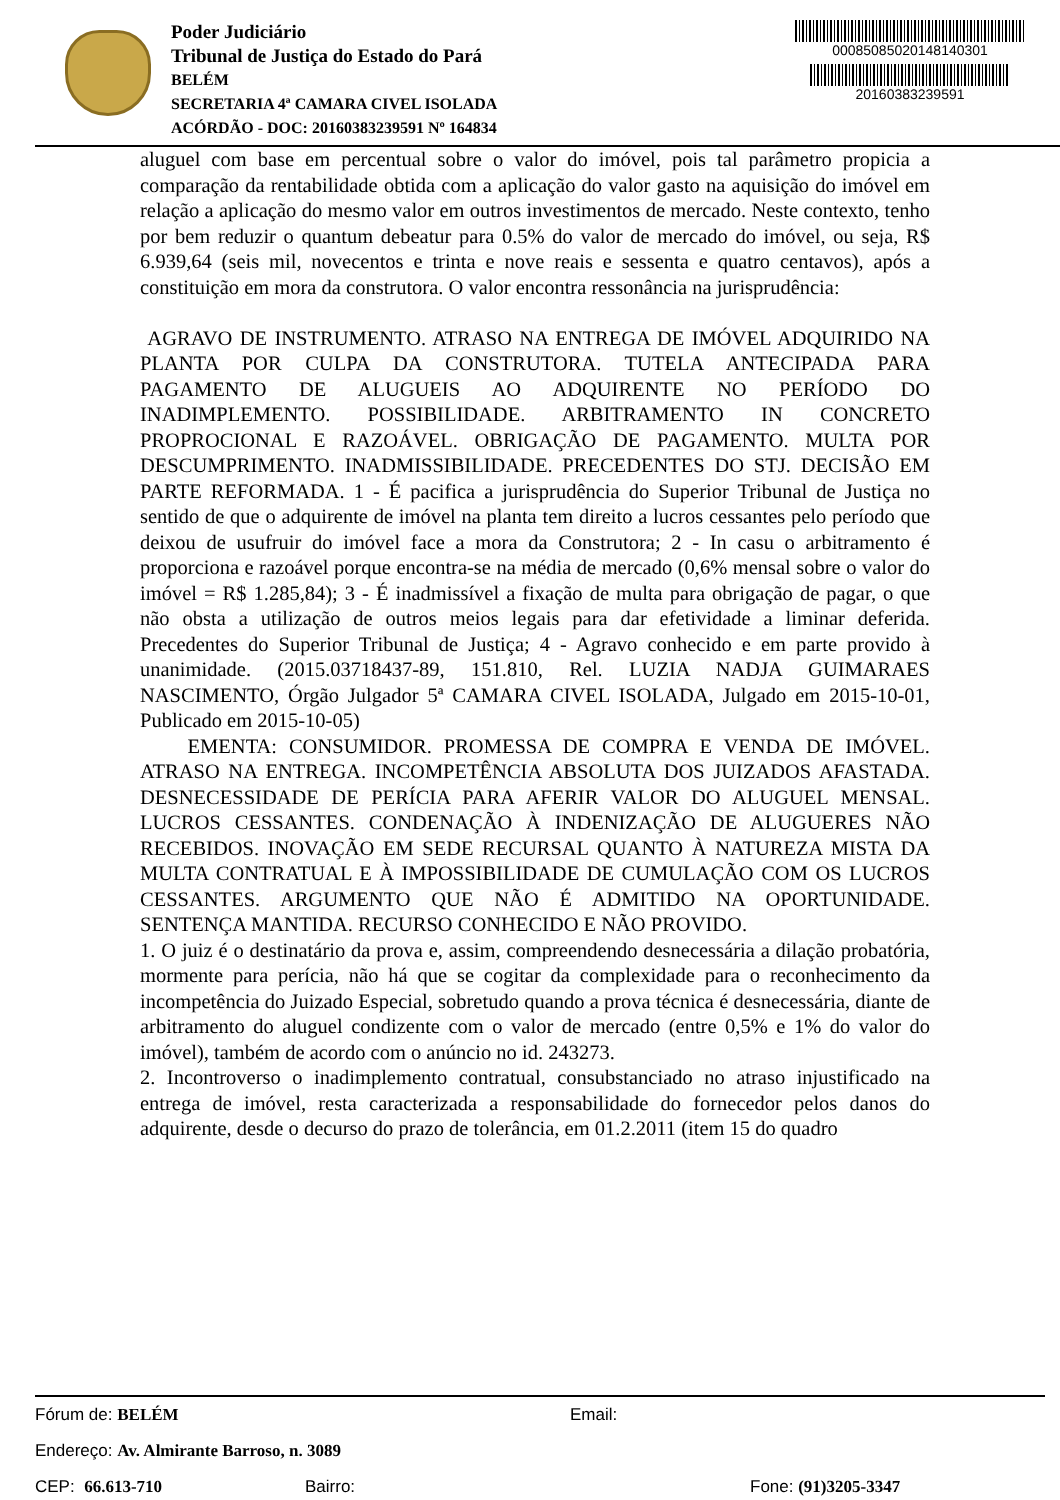Poder Judiciário
Tribunal de Justiça do Estado do Pará
BELÉM
SECRETARIA 4ª CAMARA CIVEL ISOLADA
ACÓRDÃO - DOC: 20160383239591 Nº 164834
00085085020148140301
20160383239591
aluguel com base em percentual sobre o valor do imóvel, pois tal parâmetro propicia a comparação da rentabilidade obtida com a aplicação do valor gasto na aquisição do imóvel em relação a aplicação do mesmo valor em outros investimentos de mercado. Neste contexto, tenho por bem reduzir o quantum debeatur para 0.5% do valor de mercado do imóvel, ou seja, R$ 6.939,64 (seis mil, novecentos e trinta e nove reais e sessenta e quatro centavos), após a constituição em mora da construtora. O valor encontra ressonância na jurisprudência:
AGRAVO DE INSTRUMENTO. ATRASO NA ENTREGA DE IMÓVEL ADQUIRIDO NA PLANTA POR CULPA DA CONSTRUTORA. TUTELA ANTECIPADA PARA PAGAMENTO DE ALUGUEIS AO ADQUIRENTE NO PERÍODO DO INADIMPLEMENTO. POSSIBILIDADE. ARBITRAMENTO IN CONCRETO PROPROCIONAL E RAZOÁVEL. OBRIGAÇÃO DE PAGAMENTO. MULTA POR DESCUMPRIMENTO. INADMISSIBILIDADE. PRECEDENTES DO STJ. DECISÃO EM PARTE REFORMADA. 1 - É pacifica a jurisprudência do Superior Tribunal de Justiça no sentido de que o adquirente de imóvel na planta tem direito a lucros cessantes pelo período que deixou de usufruir do imóvel face a mora da Construtora; 2 - In casu o arbitramento é proporciona e razoável porque encontra-se na média de mercado (0,6% mensal sobre o valor do imóvel = R$ 1.285,84); 3 - É inadmissível a fixação de multa para obrigação de pagar, o que não obsta a utilização de outros meios legais para dar efetividade a liminar deferida. Precedentes do Superior Tribunal de Justiça; 4 - Agravo conhecido e em parte provido à unanimidade. (2015.03718437-89, 151.810, Rel. LUZIA NADJA GUIMARAES NASCIMENTO, Órgão Julgador 5ª CAMARA CIVEL ISOLADA, Julgado em 2015-10-01, Publicado em 2015-10-05)
EMENTA: CONSUMIDOR. PROMESSA DE COMPRA E VENDA DE IMÓVEL. ATRASO NA ENTREGA. INCOMPETÊNCIA ABSOLUTA DOS JUIZADOS AFASTADA. DESNECESSIDADE DE PERÍCIA PARA AFERIR VALOR DO ALUGUEL MENSAL. LUCROS CESSANTES. CONDENAÇÃO À INDENIZAÇÃO DE ALUGUERES NÃO RECEBIDOS. INOVAÇÃO EM SEDE RECURSAL QUANTO À NATUREZA MISTA DA MULTA CONTRATUAL E À IMPOSSIBILIDADE DE CUMULAÇÃO COM OS LUCROS CESSANTES. ARGUMENTO QUE NÃO É ADMITIDO NA OPORTUNIDADE. SENTENÇA MANTIDA. RECURSO CONHECIDO E NÃO PROVIDO.
1. O juiz é o destinatário da prova e, assim, compreendendo desnecessária a dilação probatória, mormente para perícia, não há que se cogitar da complexidade para o reconhecimento da incompetência do Juizado Especial, sobretudo quando a prova técnica é desnecessária, diante de arbitramento do aluguel condizente com o valor de mercado (entre 0,5% e 1% do valor do imóvel), também de acordo com o anúncio no id. 243273.
2. Incontroverso o inadimplemento contratual, consubstanciado no atraso injustificado na entrega de imóvel, resta caracterizada a responsabilidade do fornecedor pelos danos do adquirente, desde o decurso do prazo de tolerância, em 01.2.2011 (item 15 do quadro
Fórum de: BELÉM Email:
Endereço: Av. Almirante Barroso, n. 3089
CEP: 66.613-710 Bairro: Fone: (91)3205-3347